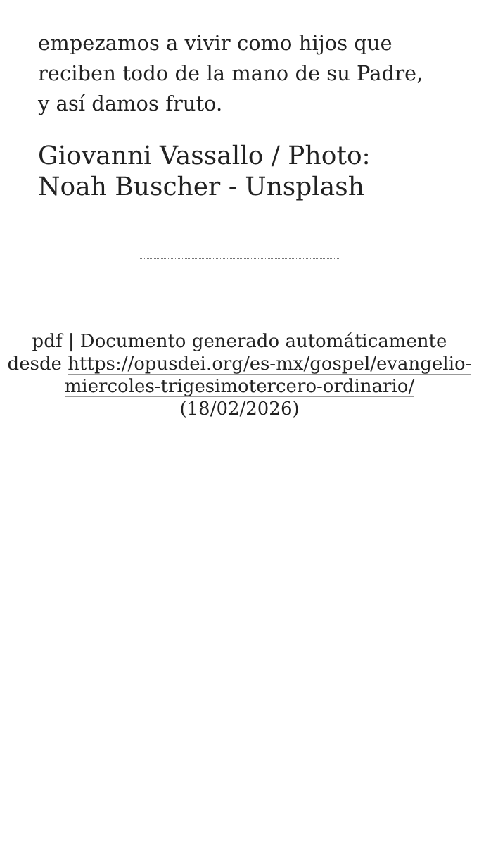empezamos a vivir como hijos que reciben todo de la mano de su Padre, y así damos fruto.
Giovanni Vassallo / Photo: Noah Buscher - Unsplash
pdf | Documento generado automáticamente desde https://opusdei.org/es-mx/gospel/evangelio-miercoles-trigesimotercero-ordinario/ (18/02/2026)